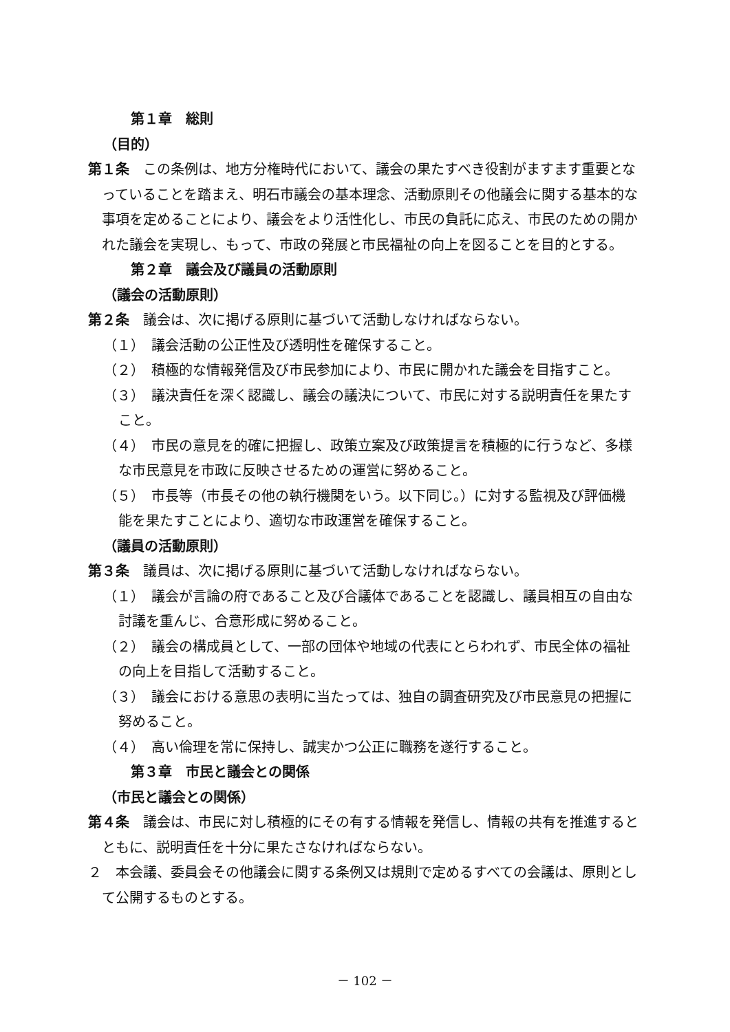第１章　総則
（目的）
第１条　この条例は、地方分権時代において、議会の果たすべき役割がますます重要となっていることを踏まえ、明石市議会の基本理念、活動原則その他議会に関する基本的な事項を定めることにより、議会をより活性化し、市民の負託に応え、市民のための開かれた議会を実現し、もって、市政の発展と市民福祉の向上を図ることを目的とする。
第２章　議会及び議員の活動原則
（議会の活動原則）
第２条　議会は、次に掲げる原則に基づいて活動しなければならない。
（１）　議会活動の公正性及び透明性を確保すること。
（２）　積極的な情報発信及び市民参加により、市民に開かれた議会を目指すこと。
（３）　議決責任を深く認識し、議会の議決について、市民に対する説明責任を果たすこと。
（４）　市民の意見を的確に把握し、政策立案及び政策提言を積極的に行うなど、多様な市民意見を市政に反映させるための運営に努めること。
（５）　市長等（市長その他の執行機関をいう。以下同じ。）に対する監視及び評価機能を果たすことにより、適切な市政運営を確保すること。
（議員の活動原則）
第３条　議員は、次に掲げる原則に基づいて活動しなければならない。
（１）　議会が言論の府であること及び合議体であることを認識し、議員相互の自由な討議を重んじ、合意形成に努めること。
（２）　議会の構成員として、一部の団体や地域の代表にとらわれず、市民全体の福祉の向上を目指して活動すること。
（３）　議会における意思の表明に当たっては、独自の調査研究及び市民意見の把握に努めること。
（４）　高い倫理を常に保持し、誠実かつ公正に職務を遂行すること。
第３章　市民と議会との関係
（市民と議会との関係）
第４条　議会は、市民に対し積極的にその有する情報を発信し、情報の共有を推進するとともに、説明責任を十分に果たさなければならない。
２　本会議、委員会その他議会に関する条例又は規則で定めるすべての会議は、原則として公開するものとする。
－ 102 －